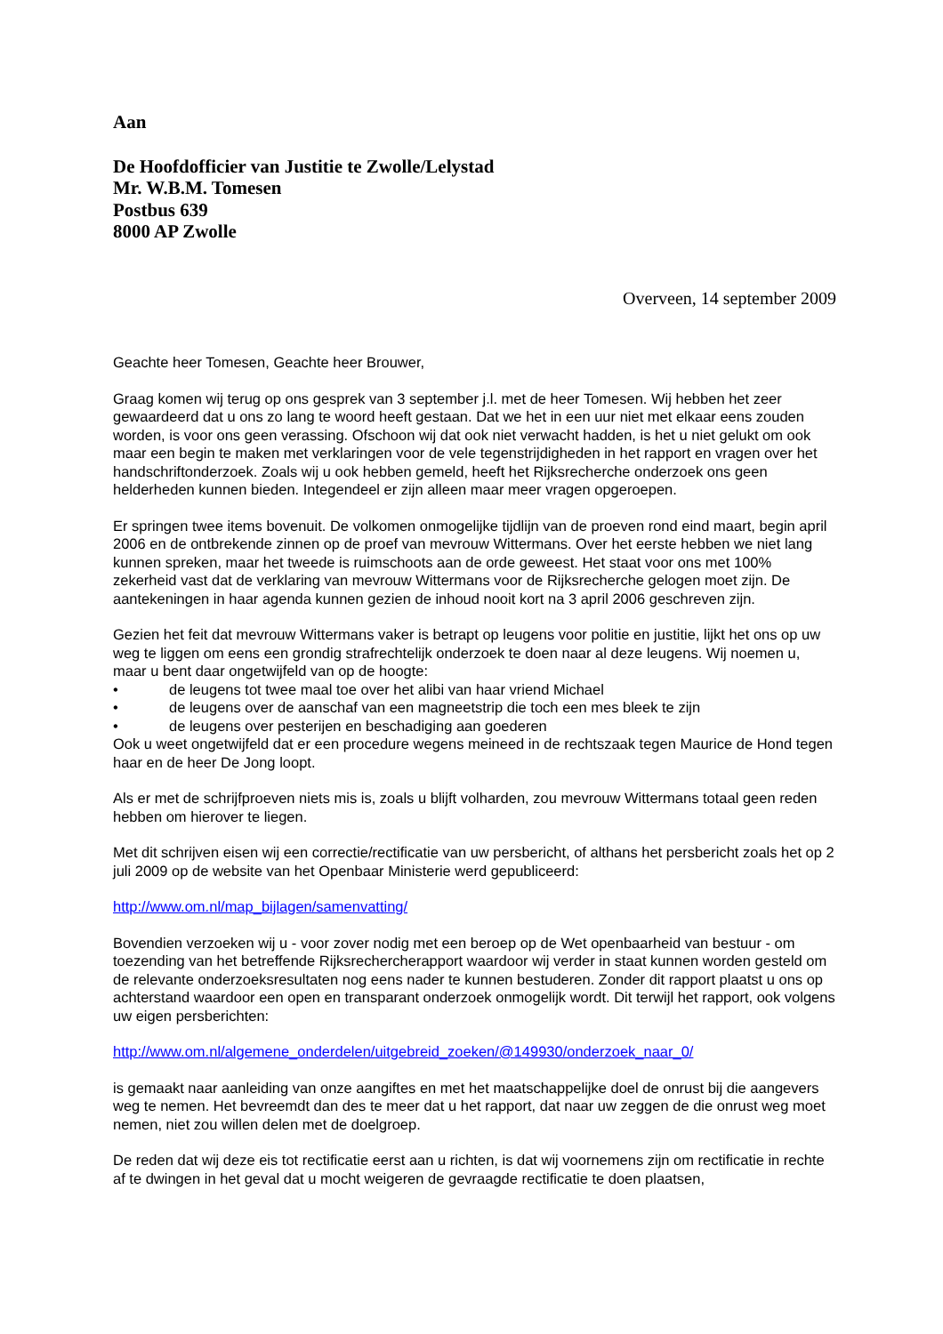Aan
De Hoofdofficier van Justitie te Zwolle/Lelystad
Mr. W.B.M. Tomesen
Postbus 639
8000 AP Zwolle
Overveen, 14 september 2009
Geachte heer Tomesen, Geachte heer Brouwer,
Graag komen wij terug op ons gesprek van 3 september j.l. met de heer Tomesen. Wij hebben het zeer gewaardeerd dat u ons zo lang te woord heeft gestaan. Dat we het in een uur niet met elkaar eens zouden worden, is voor ons geen verassing. Ofschoon wij dat ook niet verwacht hadden, is het u niet gelukt om ook maar een begin te maken met verklaringen voor de vele tegenstrijdigheden in het rapport en vragen over het handschriftonderzoek. Zoals wij u ook hebben gemeld, heeft het Rijksrecherche onderzoek ons geen helderheden kunnen bieden. Integendeel er zijn alleen maar meer vragen opgeroepen.
Er springen twee items bovenuit. De volkomen onmogelijke tijdlijn van de proeven rond eind maart, begin april 2006 en de ontbrekende zinnen op de proef van mevrouw Wittermans. Over het eerste hebben we niet lang kunnen spreken, maar het tweede is ruimschoots aan de orde geweest. Het staat voor ons met 100% zekerheid vast dat de verklaring van mevrouw Wittermans voor de Rijksrecherche gelogen moet zijn. De aantekeningen in haar agenda kunnen gezien de inhoud nooit kort na 3 april 2006 geschreven zijn.
Gezien het feit dat mevrouw Wittermans vaker is betrapt op leugens voor politie en justitie, lijkt het ons op uw weg te liggen om eens een grondig strafrechtelijk onderzoek te doen naar al deze leugens. Wij noemen u, maar u bent daar ongetwijfeld van op de hoogte:
• de leugens tot twee maal toe over het alibi van haar vriend Michael
• de leugens over de aanschaf van een magneetstrip die toch een mes bleek te zijn
• de leugens over pesterijen en beschadiging aan goederen
Ook u weet ongetwijfeld dat er een procedure wegens meineed in de rechtszaak tegen Maurice de Hond tegen haar en de heer De Jong loopt.
Als er met de schrijfproeven niets mis is, zoals u blijft volharden, zou mevrouw Wittermans totaal geen reden hebben om hierover te liegen.
Met dit schrijven eisen wij een correctie/rectificatie van uw persbericht, of althans het persbericht zoals het op 2 juli 2009 op de website van het Openbaar Ministerie werd gepubliceerd:
http://www.om.nl/map_bijlagen/samenvatting/
Bovendien verzoeken wij u - voor zover nodig met een beroep op de Wet openbaarheid van bestuur - om toezending van het betreffende Rijksrechercherapport waardoor wij verder in staat kunnen worden gesteld om de relevante onderzoeksresultaten nog eens nader te kunnen bestuderen. Zonder dit rapport plaatst u ons op achterstand waardoor een open en transparant onderzoek onmogelijk wordt. Dit terwijl het rapport, ook volgens uw eigen persberichten:
http://www.om.nl/algemene_onderdelen/uitgebreid_zoeken/@149930/onderzoek_naar_0/
is gemaakt naar aanleiding van onze aangiftes en met het maatschappelijke doel de onrust bij die aangevers weg te nemen. Het bevreemdt dan des te meer dat u het rapport, dat naar uw zeggen de die onrust weg moet nemen, niet zou willen delen met de doelgroep.
De reden dat wij deze eis tot rectificatie eerst aan u richten, is dat wij voornemens zijn om rectificatie in rechte af te dwingen in het geval dat u mocht weigeren de gevraagde rectificatie te doen plaatsen,